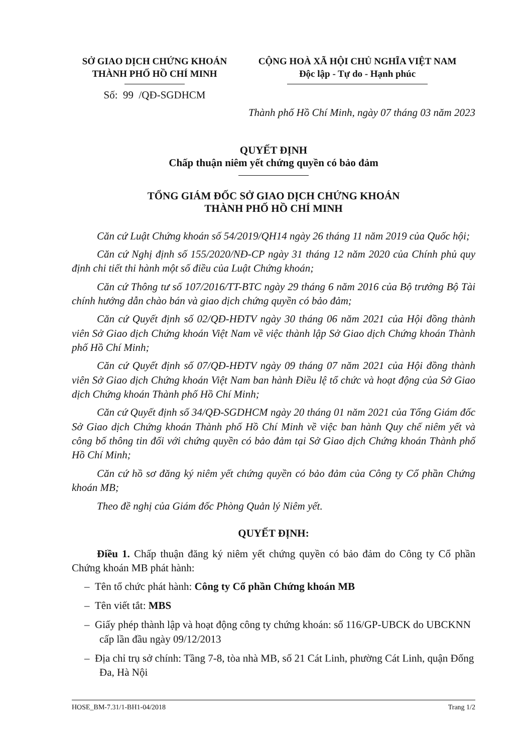SỞ GIAO DỊCH CHỨNG KHOÁN
THÀNH PHỐ HỒ CHÍ MINH
Số: 99 /QĐ-SGDHCM
CỘNG HOÀ XÃ HỘI CHỦ NGHĨA VIỆT NAM
Độc lập - Tự do - Hạnh phúc
Thành phố Hồ Chí Minh, ngày 07 tháng 03 năm 2023
QUYẾT ĐỊNH
Chấp thuận niêm yết chứng quyền có bảo đảm
TỔNG GIÁM ĐỐC SỞ GIAO DỊCH CHỨNG KHOÁN
THÀNH PHỐ HỒ CHÍ MINH
Căn cứ Luật Chứng khoán số 54/2019/QH14 ngày 26 tháng 11 năm 2019 của Quốc hội;
Căn cứ Nghị định số 155/2020/NĐ-CP ngày 31 tháng 12 năm 2020 của Chính phủ quy định chi tiết thi hành một số điều của Luật Chứng khoán;
Căn cứ Thông tư số 107/2016/TT-BTC ngày 29 tháng 6 năm 2016 của Bộ trưởng Bộ Tài chính hướng dẫn chào bán và giao dịch chứng quyền có bảo đảm;
Căn cứ Quyết định số 02/QĐ-HĐTV ngày 30 tháng 06 năm 2021 của Hội đồng thành viên Sở Giao dịch Chứng khoán Việt Nam về việc thành lập Sở Giao dịch Chứng khoán Thành phố Hồ Chí Minh;
Căn cứ Quyết định số 07/QĐ-HĐTV ngày 09 tháng 07 năm 2021 của Hội đồng thành viên Sở Giao dịch Chứng khoán Việt Nam ban hành Điều lệ tổ chức và hoạt động của Sở Giao dịch Chứng khoán Thành phố Hồ Chí Minh;
Căn cứ Quyết định số 34/QĐ-SGDHCM ngày 20 tháng 01 năm 2021 của Tổng Giám đốc Sở Giao dịch Chứng khoán Thành phố Hồ Chí Minh về việc ban hành Quy chế niêm yết và công bố thông tin đối với chứng quyền có bảo đảm tại Sở Giao dịch Chứng khoán Thành phố Hồ Chí Minh;
Căn cứ hồ sơ đăng ký niêm yết chứng quyền có bảo đảm của Công ty Cổ phần Chứng khoán MB;
Theo đề nghị của Giám đốc Phòng Quản lý Niêm yết.
QUYẾT ĐỊNH:
Điều 1. Chấp thuận đăng ký niêm yết chứng quyền có bảo đảm do Công ty Cổ phần Chứng khoán MB phát hành:
– Tên tổ chức phát hành: Công ty Cổ phần Chứng khoán MB
– Tên viết tắt: MBS
– Giấy phép thành lập và hoạt động công ty chứng khoán: số 116/GP-UBCK do UBCKNN cấp lần đầu ngày 09/12/2013
– Địa chỉ trụ sở chính: Tầng 7-8, tòa nhà MB, số 21 Cát Linh, phường Cát Linh, quận Đống Đa, Hà Nội
HOSE_BM-7.31/1-BH1-04/2018 Trang 1/2